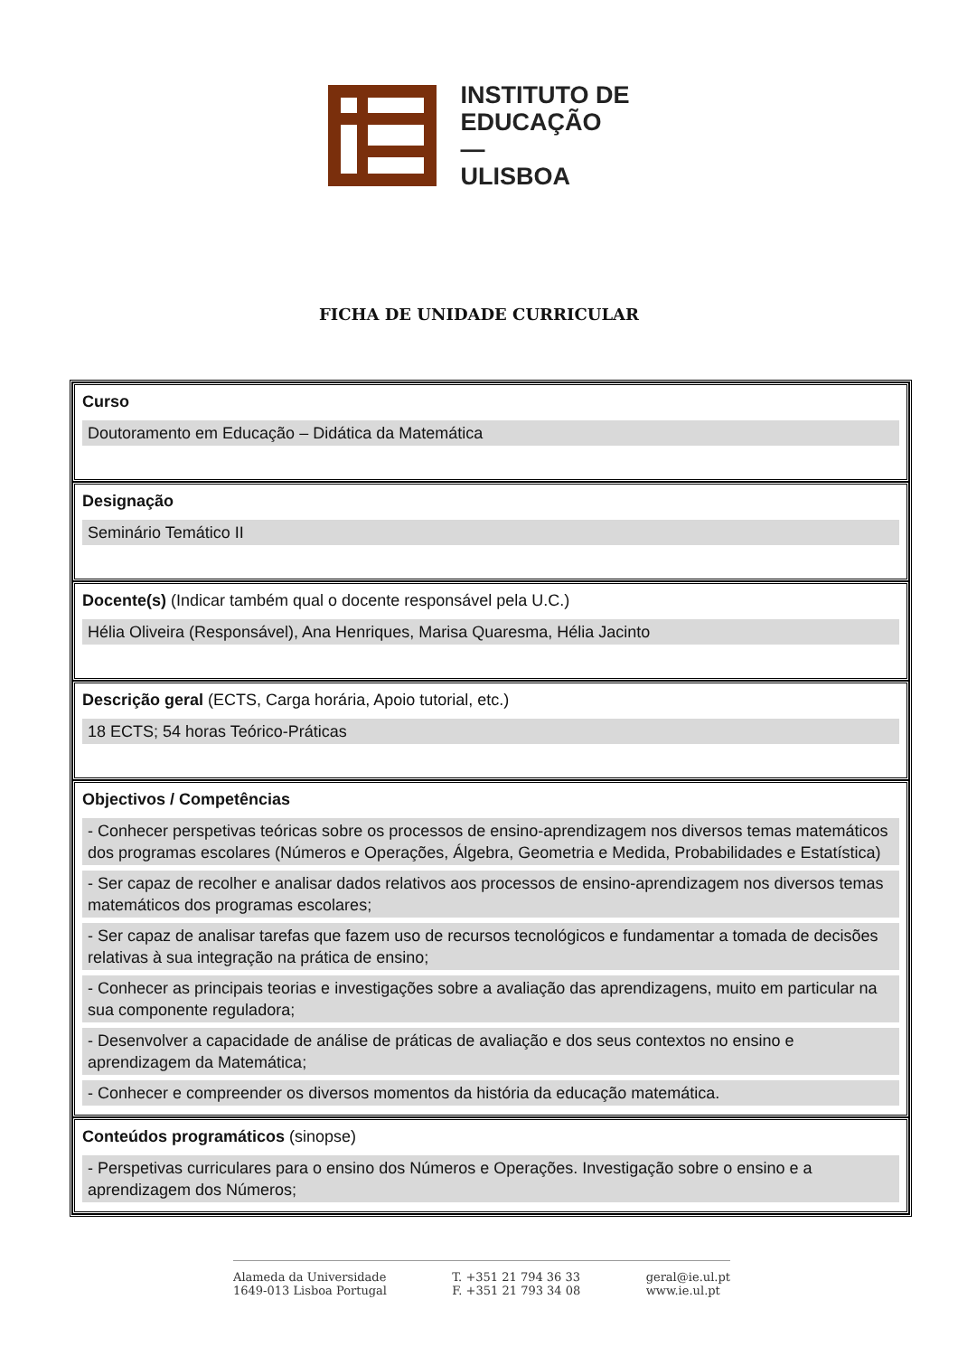INSTITUTO DE
EDUCAÇÃO
—
ULISBOA
FICHA DE UNIDADE CURRICULAR
| Curso Doutoramento em Educação – Didática da Matemática |
| Designação Seminário Temático II |
| Docente(s) (Indicar também qual o docente responsável pela U.C.) Hélia Oliveira (Responsável), Ana Henriques, Marisa Quaresma, Hélia Jacinto |
| Descrição geral (ECTS, Carga horária, Apoio tutorial, etc.) 18 ECTS; 54 horas Teórico-Práticas |
| Objectivos / Competências - Conhecer perspetivas teóricas sobre os processos de ensino-aprendizagem nos diversos temas matemáticos dos programas escolares (Números e Operações, Álgebra, Geometria e Medida, Probabilidades e Estatística) - Ser capaz de recolher e analisar dados relativos aos processos de ensino-aprendizagem nos diversos temas matemáticos dos programas escolares; - Ser capaz de analisar tarefas que fazem uso de recursos tecnológicos e fundamentar a tomada de decisões relativas à sua integração na prática de ensino; - Conhecer as principais teorias e investigações sobre a avaliação das aprendizagens, muito em particular na sua componente reguladora; - Desenvolver a capacidade de análise de práticas de avaliação e dos seus contextos no ensino e aprendizagem da Matemática; - Conhecer e compreender os diversos momentos da história da educação matemática. |
| Conteúdos programáticos (sinopse) - Perspetivas curriculares para o ensino dos Números e Operações. Investigação sobre o ensino e a aprendizagem dos Números; |
Alameda da Universidade
1649-013 Lisboa Portugal
T. +351 21 794 36 33
F. +351 21 793 34 08
geral@ie.ul.pt
www.ie.ul.pt